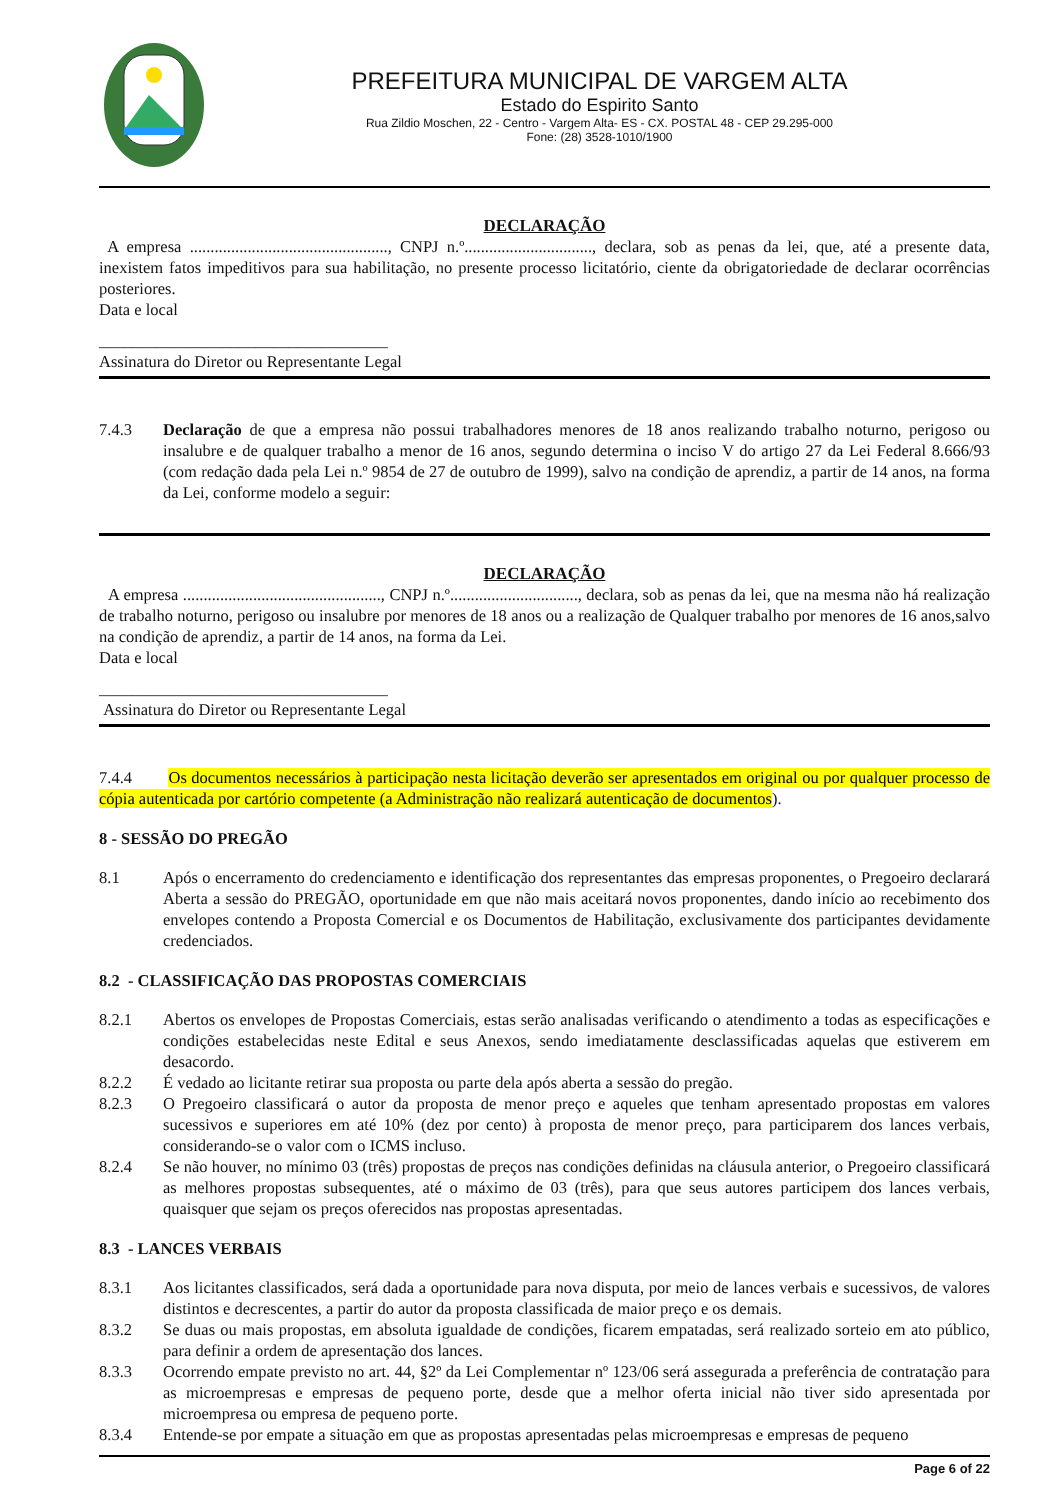PREFEITURA MUNICIPAL DE VARGEM ALTA
Estado do Espirito Santo
Rua Zildio Moschen, 22 - Centro - Vargem Alta- ES - CX. POSTAL 48 - CEP 29.295-000
Fone: (28) 3528-1010/1900
DECLARAÇÃO
A empresa ................................................, CNPJ n.º..............................., declara, sob as penas da lei, que, até a presente data, inexistem fatos impeditivos para sua habilitação, no presente processo licitatório, ciente da obrigatoriedade de declarar ocorrências posteriores.
Data e local
___________________________________
Assinatura do Diretor ou Representante Legal
7.4.3 Declaração de que a empresa não possui trabalhadores menores de 18 anos realizando trabalho noturno, perigoso ou insalubre e de qualquer trabalho a menor de 16 anos, segundo determina o inciso V do artigo 27 da Lei Federal 8.666/93 (com redação dada pela Lei n.º 9854 de 27 de outubro de 1999), salvo na condição de aprendiz, a partir de 14 anos, na forma da Lei, conforme modelo a seguir:
DECLARAÇÃO
A empresa ................................................, CNPJ n.º..............................., declara, sob as penas da lei, que na mesma não há realização de trabalho noturno, perigoso ou insalubre por menores de 18 anos ou a realização de Qualquer trabalho por menores de 16 anos,salvo na condição de aprendiz, a partir de 14 anos, na forma da Lei.
Data e local
___________________________________
Assinatura do Diretor ou Representante Legal
7.4.4 Os documentos necessários à participação nesta licitação deverão ser apresentados em original ou por qualquer processo de cópia autenticada por cartório competente (a Administração não realizará autenticação de documentos).
8 - SESSÃO DO PREGÃO
8.1 Após o encerramento do credenciamento e identificação dos representantes das empresas proponentes, o Pregoeiro declarará Aberta a sessão do PREGÃO, oportunidade em que não mais aceitará novos proponentes, dando início ao recebimento dos envelopes contendo a Proposta Comercial e os Documentos de Habilitação, exclusivamente dos participantes devidamente credenciados.
8.2 - CLASSIFICAÇÃO DAS PROPOSTAS COMERCIAIS
8.2.1 Abertos os envelopes de Propostas Comerciais, estas serão analisadas verificando o atendimento a todas as especificações e condições estabelecidas neste Edital e seus Anexos, sendo imediatamente desclassificadas aquelas que estiverem em desacordo.
8.2.2 É vedado ao licitante retirar sua proposta ou parte dela após aberta a sessão do pregão.
8.2.3 O Pregoeiro classificará o autor da proposta de menor preço e aqueles que tenham apresentado propostas em valores sucessivos e superiores em até 10% (dez por cento) à proposta de menor preço, para participarem dos lances verbais, considerando-se o valor com o ICMS incluso.
8.2.4 Se não houver, no mínimo 03 (três) propostas de preços nas condições definidas na cláusula anterior, o Pregoeiro classificará as melhores propostas subsequentes, até o máximo de 03 (três), para que seus autores participem dos lances verbais, quaisquer que sejam os preços oferecidos nas propostas apresentadas.
8.3 - LANCES VERBAIS
8.3.1 Aos licitantes classificados, será dada a oportunidade para nova disputa, por meio de lances verbais e sucessivos, de valores distintos e decrescentes, a partir do autor da proposta classificada de maior preço e os demais.
8.3.2 Se duas ou mais propostas, em absoluta igualdade de condições, ficarem empatadas, será realizado sorteio em ato público, para definir a ordem de apresentação dos lances.
8.3.3 Ocorrendo empate previsto no art. 44, §2º da Lei Complementar nº 123/06 será assegurada a preferência de contratação para as microempresas e empresas de pequeno porte, desde que a melhor oferta inicial não tiver sido apresentada por microempresa ou empresa de pequeno porte.
8.3.4 Entende-se por empate a situação em que as propostas apresentadas pelas microempresas e empresas de pequeno
Page 6 of 22